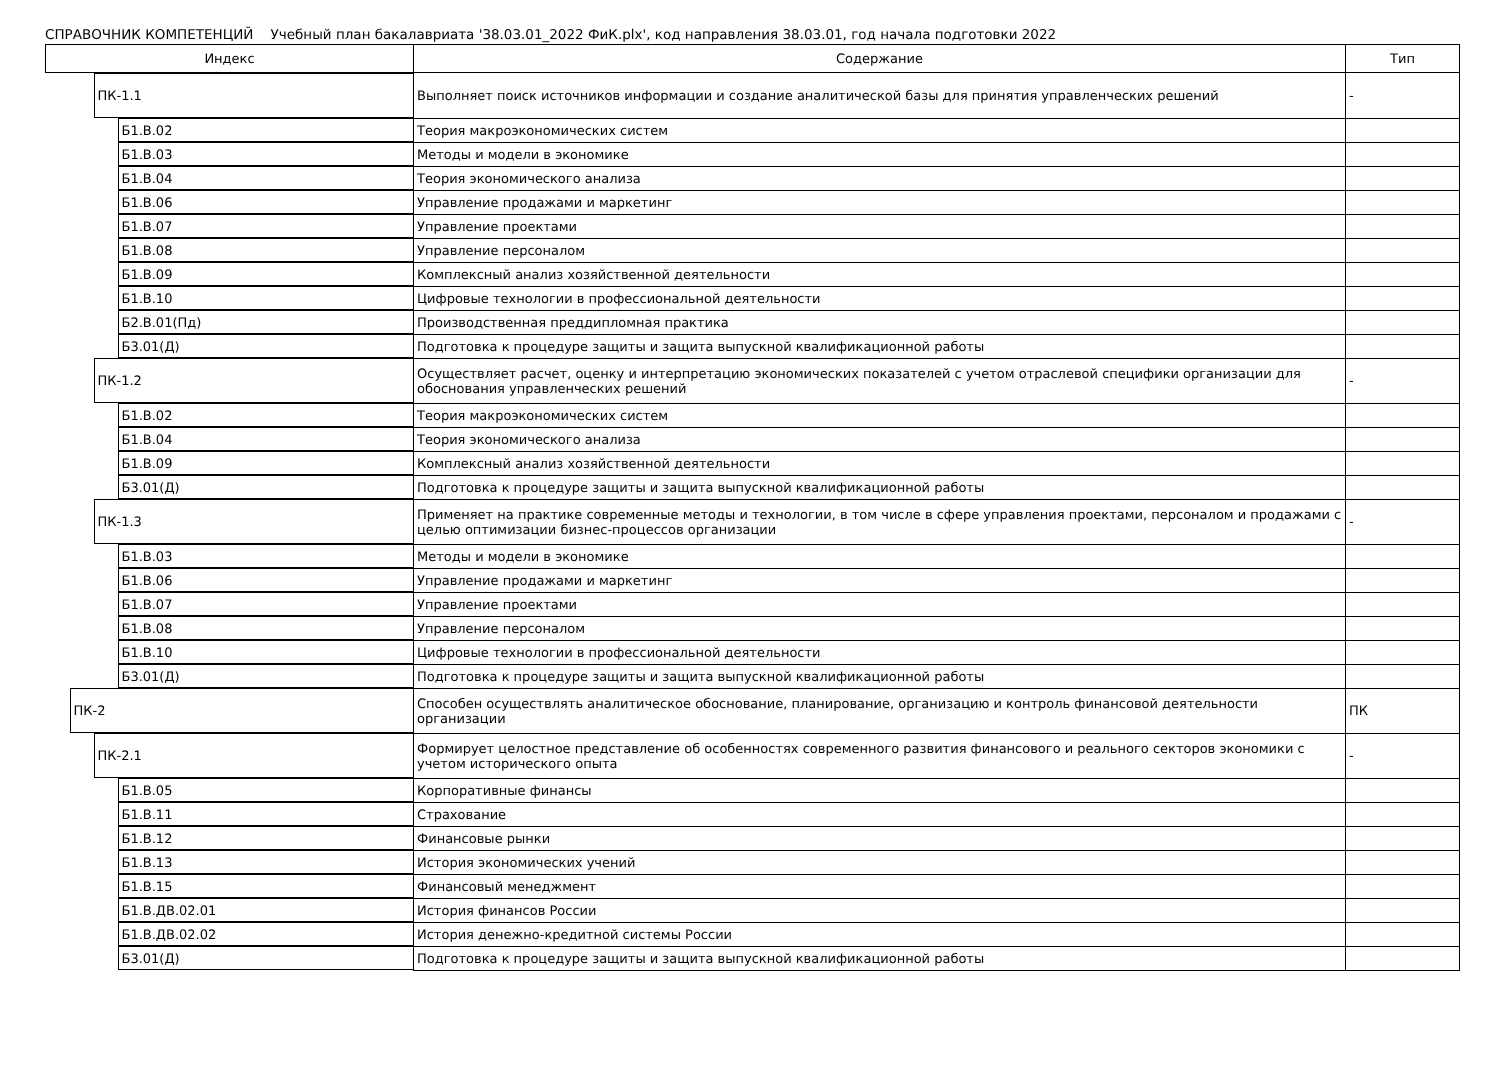СПРАВОЧНИК КОМПЕТЕНЦИЙ Учебный план бакалавриата '38.03.01_2022 ФиК.plx', код направления 38.03.01, год начала подготовки 2022
| Индекс | Содержание | Тип |
| --- | --- | --- |
| ПК-1.1 | Выполняет поиск источников информации и создание аналитической базы для принятия управленческих решений | - |
| Б1.В.02 | Теория макроэкономических систем | |
| Б1.В.03 | Методы и модели в экономике | |
| Б1.В.04 | Теория экономического анализа | |
| Б1.В.06 | Управление продажами и маркетинг | |
| Б1.В.07 | Управление проектами | |
| Б1.В.08 | Управление персоналом | |
| Б1.В.09 | Комплексный анализ хозяйственной деятельности | |
| Б1.В.10 | Цифровые технологии в профессиональной деятельности | |
| Б2.В.01(Пд) | Производственная преддипломная практика | |
| Б3.01(Д) | Подготовка к процедуре защиты и защита выпускной квалификационной работы | |
| ПК-1.2 | Осуществляет расчет, оценку и интерпретацию экономических показателей с учетом отраслевой специфики организации для обоснования управленческих решений | - |
| Б1.В.02 | Теория макроэкономических систем | |
| Б1.В.04 | Теория экономического анализа | |
| Б1.В.09 | Комплексный анализ хозяйственной деятельности | |
| Б3.01(Д) | Подготовка к процедуре защиты и защита выпускной квалификационной работы | |
| ПК-1.3 | Применяет на практике современные методы и технологии, в том числе в сфере управления проектами, персоналом и продажами с целью оптимизации бизнес-процессов организации | - |
| Б1.В.03 | Методы и модели в экономике | |
| Б1.В.06 | Управление продажами и маркетинг | |
| Б1.В.07 | Управление проектами | |
| Б1.В.08 | Управление персоналом | |
| Б1.В.10 | Цифровые технологии в профессиональной деятельности | |
| Б3.01(Д) | Подготовка к процедуре защиты и защита выпускной квалификационной работы | |
| ПК-2 | Способен осуществлять аналитическое обоснование, планирование, организацию и контроль финансовой деятельности организации | ПК |
| ПК-2.1 | Формирует целостное представление об особенностях современного развития финансового и реального секторов экономики с учетом исторического опыта | - |
| Б1.В.05 | Корпоративные финансы | |
| Б1.В.11 | Страхование | |
| Б1.В.12 | Финансовые рынки | |
| Б1.В.13 | История экономических учений | |
| Б1.В.15 | Финансовый менеджмент | |
| Б1.В.ДВ.02.01 | История финансов России | |
| Б1.В.ДВ.02.02 | История денежно-кредитной системы России | |
| Б3.01(Д) | Подготовка к процедуре защиты и защита выпускной квалификационной работы | |